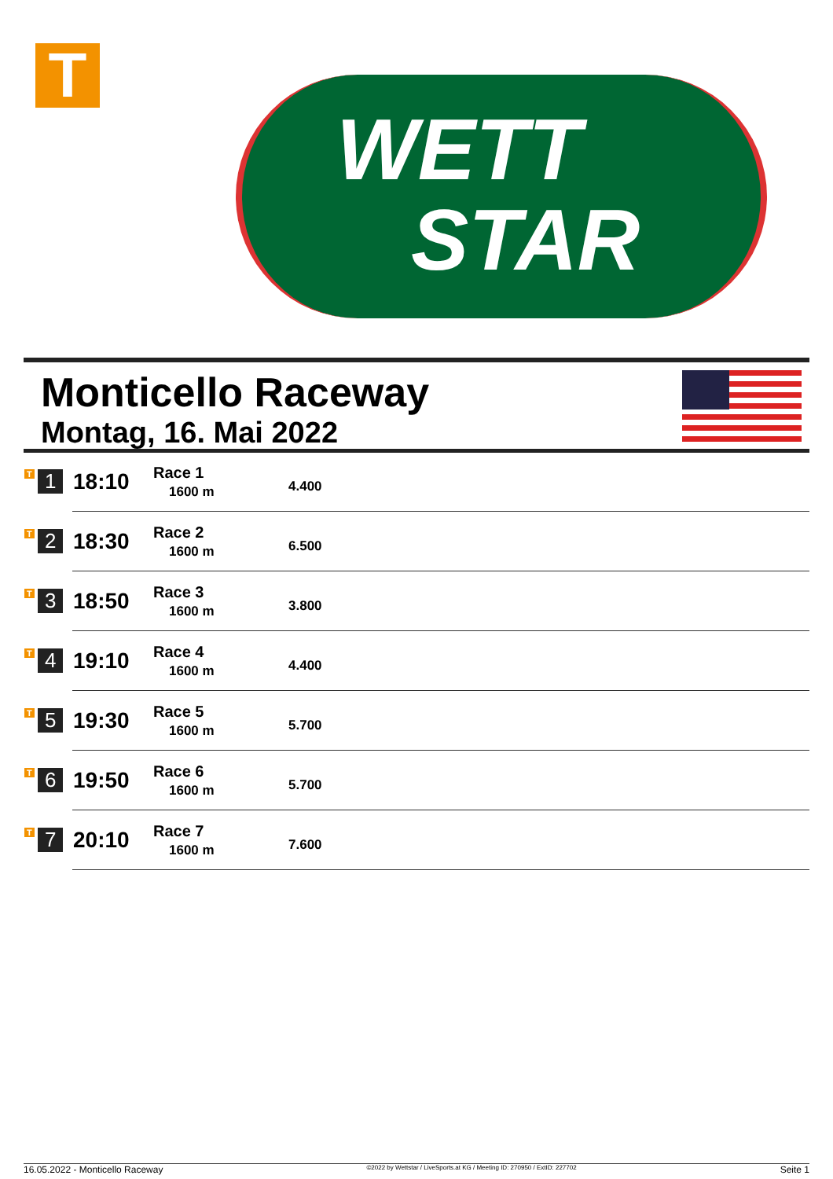T
WETT
STAR
Monticello Raceway
Montag, 16. Mai 2022
| T 1 | 18:10 | Race 1 1600 m | 4.400 |
| T 2 | 18:30 | Race 2 1600 m | 6.500 |
| T 3 | 18:50 | Race 3 1600 m | 3.800 |
| T 4 | 19:10 | Race 4 1600 m | 4.400 |
| T 5 | 19:30 | Race 5 1600 m | 5.700 |
| T 6 | 19:50 | Race 6 1600 m | 5.700 |
| T 7 | 20:10 | Race 7 1600 m | 7.600 |
16.05.2022 - Monticello Raceway ©2022 by Wettstar / LiveSports.at KG / Meeting ID: 270950 / ExtID: 227702 Seite 1